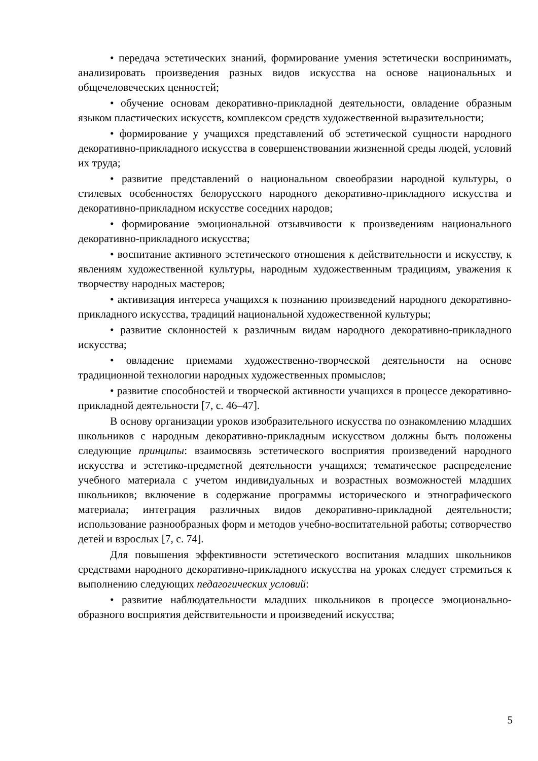• передача эстетических знаний, формирование умения эстетически воспринимать, анализировать произведения разных видов искусства на основе национальных и общечеловеческих ценностей;
• обучение основам декоративно-прикладной деятельности, овладение образным языком пластических искусств, комплексом средств художественной выразительности;
• формирование у учащихся представлений об эстетической сущности народного декоративно-прикладного искусства в совершенствовании жизненной среды людей, условий их труда;
• развитие представлений о национальном своеобразии народной культуры, о стилевых особенностях белорусского народного декоративно-прикладного искусства и декоративно-прикладном искусстве соседних народов;
• формирование эмоциональной отзывчивости к произведениям национального декоративно-прикладного искусства;
• воспитание активного эстетического отношения к действительности и искусству, к явлениям художественной культуры, народным художественным традициям, уважения к творчеству народных мастеров;
• активизация интереса учащихся к познанию произведений народного декоративно-прикладного искусства, традиций национальной художественной культуры;
• развитие склонностей к различным видам народного декоративно-прикладного искусства;
• овладение приемами художественно-творческой деятельности на основе традиционной технологии народных художественных промыслов;
• развитие способностей и творческой активности учащихся в процессе декоративно-прикладной деятельности [7, с. 46–47].
В основу организации уроков изобразительного искусства по ознакомлению младших школьников с народным декоративно-прикладным искусством должны быть положены следующие принципы: взаимосвязь эстетического восприятия произведений народного искусства и эстетико-предметной деятельности учащихся; тематическое распределение учебного материала с учетом индивидуальных и возрастных возможностей младших школьников; включение в содержание программы исторического и этнографического материала; интеграция различных видов декоративно-прикладной деятельности; использование разнообразных форм и методов учебно-воспитательной работы; сотворчество детей и взрослых [7, с. 74].
Для повышения эффективности эстетического воспитания младших школьников средствами народного декоративно-прикладного искусства на уроках следует стремиться к выполнению следующих педагогических условий:
• развитие наблюдательности младших школьников в процессе эмоционально-образного восприятия действительности и произведений искусства;
5